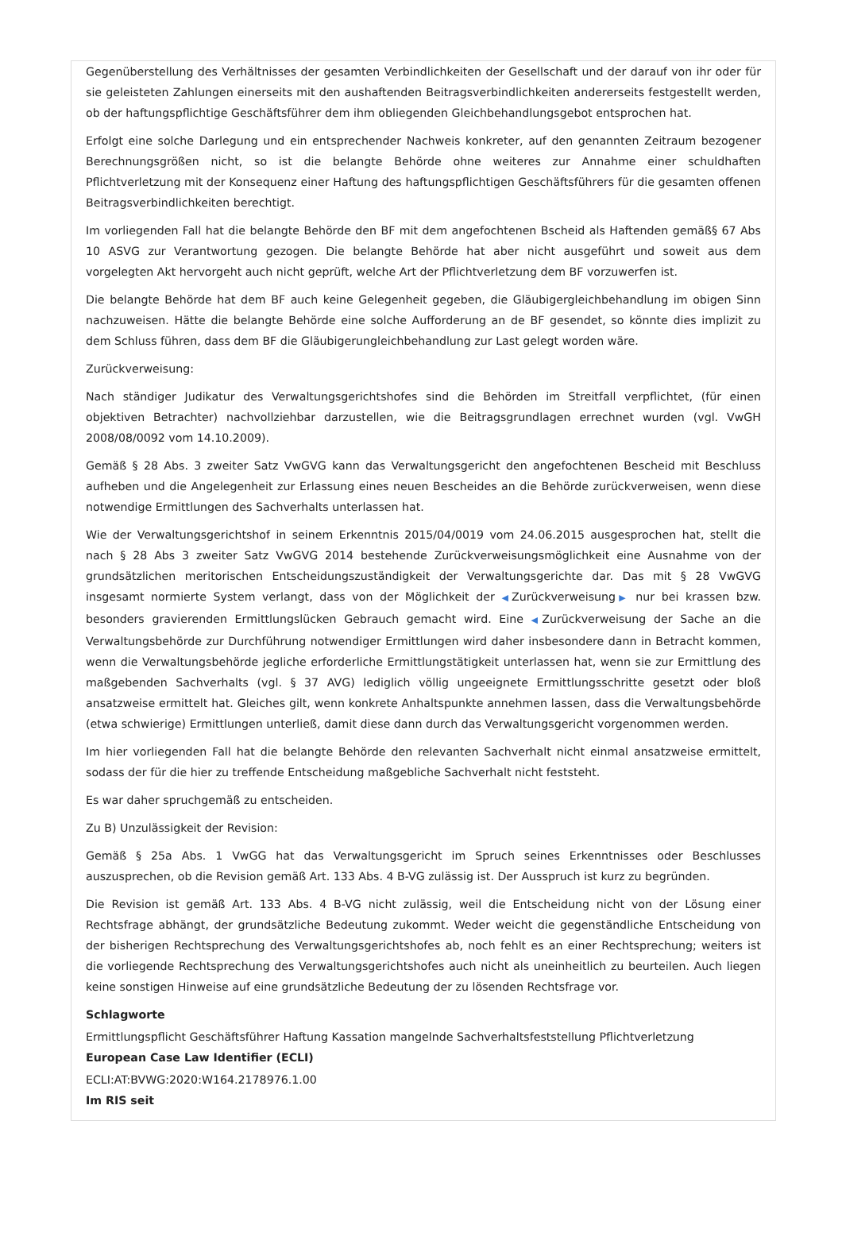Gegenüberstellung des Verhältnisses der gesamten Verbindlichkeiten der Gesellschaft und der darauf von ihr oder für sie geleisteten Zahlungen einerseits mit den aushaftenden Beitragsverbindlichkeiten andererseits festgestellt werden, ob der haftungspflichtige Geschäftsführer dem ihm obliegenden Gleichbehandlungsgebot entsprochen hat.
Erfolgt eine solche Darlegung und ein entsprechender Nachweis konkreter, auf den genannten Zeitraum bezogener Berechnungsgrößen nicht, so ist die belangte Behörde ohne weiteres zur Annahme einer schuldhaften Pflichtverletzung mit der Konsequenz einer Haftung des haftungspflichtigen Geschäftsführers für die gesamten offenen Beitragsverbindlichkeiten berechtigt.
Im vorliegenden Fall hat die belangte Behörde den BF mit dem angefochtenen Bscheid als Haftenden gemäß§ 67 Abs 10 ASVG zur Verantwortung gezogen. Die belangte Behörde hat aber nicht ausgeführt und soweit aus dem vorgelegten Akt hervorgeht auch nicht geprüft, welche Art der Pflichtverletzung dem BF vorzuwerfen ist.
Die belangte Behörde hat dem BF auch keine Gelegenheit gegeben, die Gläubigergleichbehandlung im obigen Sinn nachzuweisen. Hätte die belangte Behörde eine solche Aufforderung an de BF gesendet, so könnte dies implizit zu dem Schluss führen, dass dem BF die Gläubigerungleichbehandlung zur Last gelegt worden wäre.
Zurückverweisung:
Nach ständiger Judikatur des Verwaltungsgerichtshofes sind die Behörden im Streitfall verpflichtet, (für einen objektiven Betrachter) nachvollziehbar darzustellen, wie die Beitragsgrundlagen errechnet wurden (vgl. VwGH 2008/08/0092 vom 14.10.2009).
Gemäß § 28 Abs. 3 zweiter Satz VwGVG kann das Verwaltungsgericht den angefochtenen Bescheid mit Beschluss aufheben und die Angelegenheit zur Erlassung eines neuen Bescheides an die Behörde zurückverweisen, wenn diese notwendige Ermittlungen des Sachverhalts unterlassen hat.
Wie der Verwaltungsgerichtshof in seinem Erkenntnis 2015/04/0019 vom 24.06.2015 ausgesprochen hat, stellt die nach § 28 Abs 3 zweiter Satz VwGVG 2014 bestehende Zurückverweisungsmöglichkeit eine Ausnahme von der grundsätzlichen meritorischen Entscheidungszuständigkeit der Verwaltungsgerichte dar. Das mit § 28 VwGVG insgesamt normierte System verlangt, dass von der Möglichkeit der ◀Zurückverweisung▶ nur bei krassen bzw. besonders gravierenden Ermittlungslücken Gebrauch gemacht wird. Eine ◀Zurückverweisung der Sache an die Verwaltungsbehörde zur Durchführung notwendiger Ermittlungen wird daher insbesondere dann in Betracht kommen, wenn die Verwaltungsbehörde jegliche erforderliche Ermittlungstätigkeit unterlassen hat, wenn sie zur Ermittlung des maßgebenden Sachverhalts (vgl. § 37 AVG) lediglich völlig ungeeignete Ermittlungsschritte gesetzt oder bloß ansatzweise ermittelt hat. Gleiches gilt, wenn konkrete Anhaltspunkte annehmen lassen, dass die Verwaltungsbehörde (etwa schwierige) Ermittlungen unterließ, damit diese dann durch das Verwaltungsgericht vorgenommen werden.
Im hier vorliegenden Fall hat die belangte Behörde den relevanten Sachverhalt nicht einmal ansatzweise ermittelt, sodass der für die hier zu treffende Entscheidung maßgebliche Sachverhalt nicht feststeht.
Es war daher spruchgemäß zu entscheiden.
Zu B) Unzulässigkeit der Revision:
Gemäß § 25a Abs. 1 VwGG hat das Verwaltungsgericht im Spruch seines Erkenntnisses oder Beschlusses auszusprechen, ob die Revision gemäß Art. 133 Abs. 4 B-VG zulässig ist. Der Ausspruch ist kurz zu begründen.
Die Revision ist gemäß Art. 133 Abs. 4 B-VG nicht zulässig, weil die Entscheidung nicht von der Lösung einer Rechtsfrage abhängt, der grundsätzliche Bedeutung zukommt. Weder weicht die gegenständliche Entscheidung von der bisherigen Rechtsprechung des Verwaltungsgerichtshofes ab, noch fehlt es an einer Rechtsprechung; weiters ist die vorliegende Rechtsprechung des Verwaltungsgerichtshofes auch nicht als uneinheitlich zu beurteilen. Auch liegen keine sonstigen Hinweise auf eine grundsätzliche Bedeutung der zu lösenden Rechtsfrage vor.
Schlagworte
Ermittlungspflicht Geschäftsführer Haftung Kassation mangelnde Sachverhaltsfeststellung Pflichtverletzung
European Case Law Identifier (ECLI)
ECLI:AT:BVWG:2020:W164.2178976.1.00
Im RIS seit